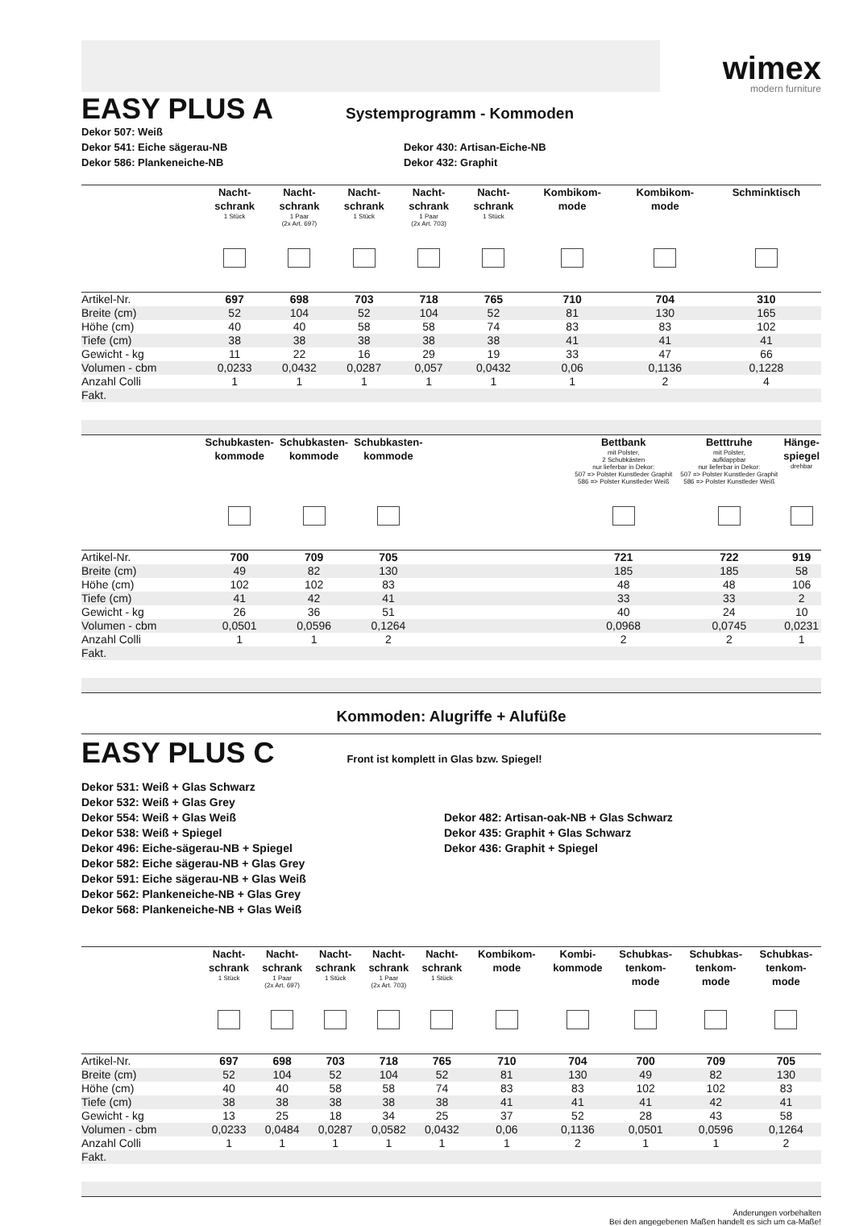wimex
modern furniture
EASY PLUS A
Systemprogramm - Kommoden
Dekor 507: Weiß
Dekor 541: Eiche sägerau-NB
Dekor 586: Plankeneiche-NB
Dekor 430: Artisan-Eiche-NB
Dekor 432: Graphit
| | Nacht- schrank 1 Stück | Nacht- schrank 1 Paar (2x Art. 697) | Nacht- schrank 1 Stück | Nacht- schrank 1 Paar (2x Art. 703) | Nacht- schrank 1 Stück | Kombikom- mode | Kombikom- mode | Schminktisch |
| --- | --- | --- | --- | --- | --- | --- | --- | --- |
| Artikel-Nr. | 697 | 698 | 703 | 718 | 765 | 710 | 704 | 310 |
| Breite (cm) | 52 | 104 | 52 | 104 | 52 | 81 | 130 | 165 |
| Höhe (cm) | 40 | 40 | 58 | 58 | 74 | 83 | 83 | 102 |
| Tiefe (cm) | 38 | 38 | 38 | 38 | 38 | 41 | 41 | 41 |
| Gewicht - kg | 11 | 22 | 16 | 29 | 19 | 33 | 47 | 66 |
| Volumen - cbm | 0,0233 | 0,0432 | 0,0287 | 0,057 | 0,0432 | 0,06 | 0,1136 | 0,1228 |
| Anzahl Colli | 1 | 1 | 1 | 1 | 1 | 1 | 2 | 4 |
| Fakt. | | | | | | | | |
| | Schubkasten- kommode | Schubkasten- kommode | Schubkasten- kommode | | Bettbank mit Polster, 2 Schubkästen nur lieferbar in Dekor: 507 => Polster Kunstleder Graphit 586 => Polster Kunstleder Weiß | Betttruhe mit Polster, aufklappbar nur lieferbar in Dekor: 507 => Polster Kunstleder Graphit 586 => Polster Kunstleder Weiß | Hänge- spiegel drehbar |
| --- | --- | --- | --- | --- | --- | --- | --- |
| Artikel-Nr. | 700 | 709 | 705 | | 721 | 722 | 919 |
| Breite (cm) | 49 | 82 | 130 | | 185 | 185 | 58 |
| Höhe (cm) | 102 | 102 | 83 | | 48 | 48 | 106 |
| Tiefe (cm) | 41 | 42 | 41 | | 33 | 33 | 2 |
| Gewicht - kg | 26 | 36 | 51 | | 40 | 24 | 10 |
| Volumen - cbm | 0,0501 | 0,0596 | 0,1264 | | 0,0968 | 0,0745 | 0,0231 |
| Anzahl Colli | 1 | 1 | 2 | | 2 | 2 | 1 |
| Fakt. | | | | | | | |
Kommoden: Alugriffe + Alufüße
EASY PLUS C
Front ist komplett in Glas bzw. Spiegel!
Dekor 531: Weiß + Glas Schwarz
Dekor 532: Weiß + Glas Grey
Dekor 554: Weiß + Glas Weiß
Dekor 538: Weiß + Spiegel
Dekor 496: Eiche-sägerau-NB + Spiegel
Dekor 582: Eiche sägerau-NB + Glas Grey
Dekor 591: Eiche sägerau-NB + Glas Weiß
Dekor 562: Plankeneiche-NB + Glas Grey
Dekor 568: Plankeneiche-NB + Glas Weiß
Dekor 482: Artisan-oak-NB + Glas Schwarz
Dekor 435: Graphit + Glas Schwarz
Dekor 436: Graphit + Spiegel
| | Nacht- schrank 1 Stück | Nacht- schrank 1 Paar (2x Art. 697) | Nacht- schrank 1 Stück | Nacht- schrank 1 Paar (2x Art. 703) | Nacht- schrank 1 Stück | Kombikom- mode | Kombi- kommode | Schubkas- tenkom- mode | Schubkas- tenkom- mode | Schubkas- tenkom- mode |
| --- | --- | --- | --- | --- | --- | --- | --- | --- | --- | --- |
| Artikel-Nr. | 697 | 698 | 703 | 718 | 765 | 710 | 704 | 700 | 709 | 705 |
| Breite (cm) | 52 | 104 | 52 | 104 | 52 | 81 | 130 | 49 | 82 | 130 |
| Höhe (cm) | 40 | 40 | 58 | 58 | 74 | 83 | 83 | 102 | 102 | 83 |
| Tiefe (cm) | 38 | 38 | 38 | 38 | 38 | 41 | 41 | 41 | 42 | 41 |
| Gewicht - kg | 13 | 25 | 18 | 34 | 25 | 37 | 52 | 28 | 43 | 58 |
| Volumen - cbm | 0,0233 | 0,0484 | 0,0287 | 0,0582 | 0,0432 | 0,06 | 0,1136 | 0,0501 | 0,0596 | 0,1264 |
| Anzahl Colli | 1 | 1 | 1 | 1 | 1 | 1 | 2 | 1 | 1 | 2 |
| Fakt. | | | | | | | | | | |
Änderungen vorbehalten
Bei den angegebenen Maßen handelt es sich um ca-Maße!